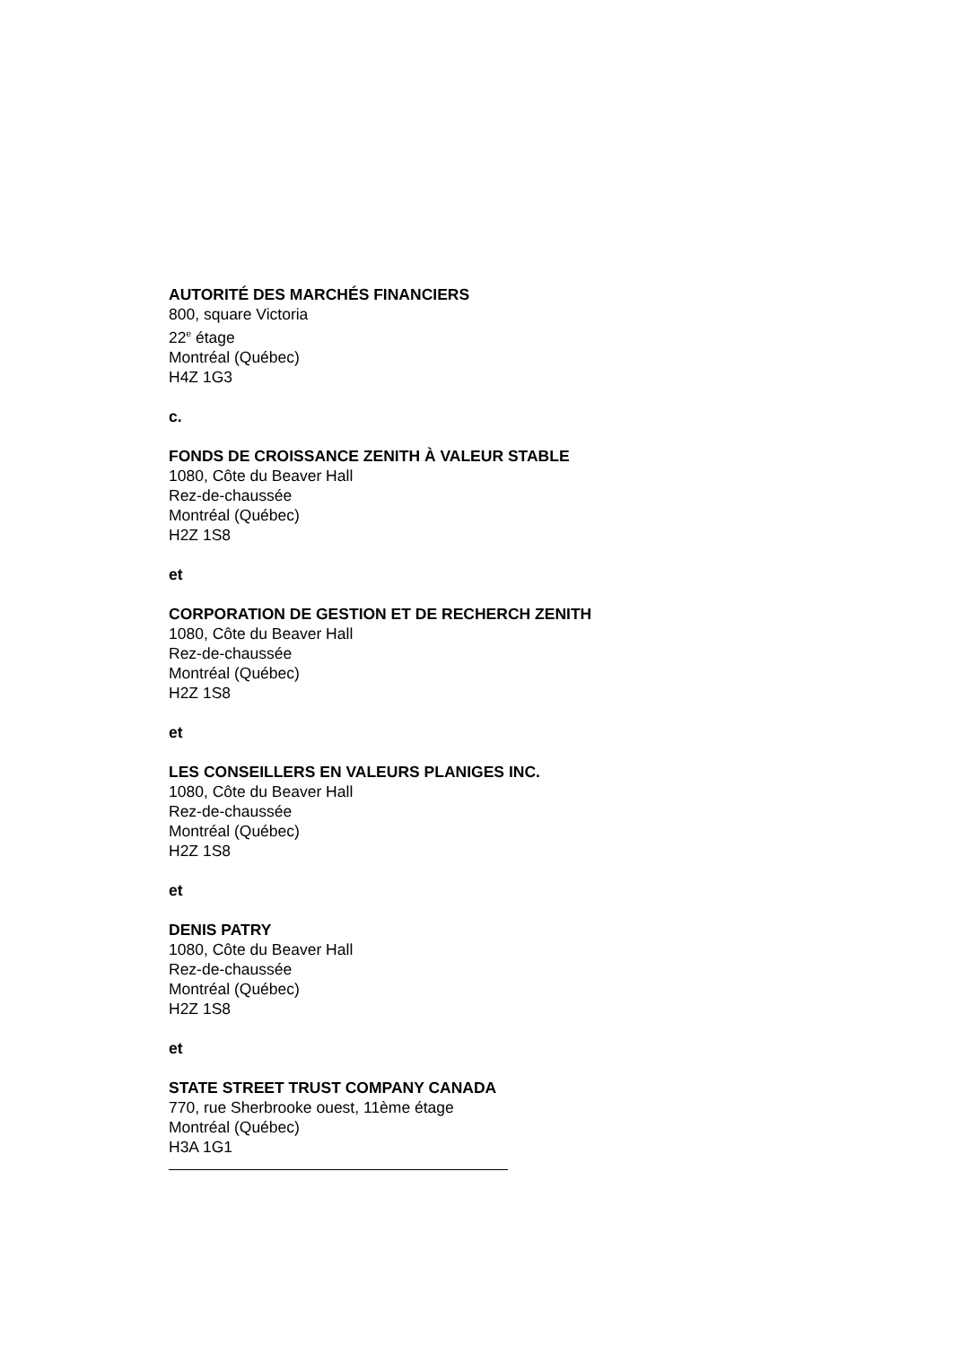AUTORITÉ DES MARCHÉS FINANCIERS
800, square Victoria
22<sup>e</sup> étage
Montréal (Québec)
H4Z 1G3
c.
FONDS DE CROISSANCE ZENITH À VALEUR STABLE
1080, Côte du Beaver Hall
Rez-de-chaussée
Montréal (Québec)
H2Z 1S8
et
CORPORATION DE GESTION ET DE RECHERCH ZENITH
1080, Côte du Beaver Hall
Rez-de-chaussée
Montréal (Québec)
H2Z 1S8
et
LES CONSEILLERS EN VALEURS PLANIGES INC.
1080, Côte du Beaver Hall
Rez-de-chaussée
Montréal (Québec)
H2Z 1S8
et
DENIS PATRY
1080, Côte du Beaver Hall
Rez-de-chaussée
Montréal (Québec)
H2Z 1S8
et
STATE STREET TRUST COMPANY CANADA
770, rue Sherbrooke ouest, 11ème étage
Montréal (Québec)
H3A 1G1